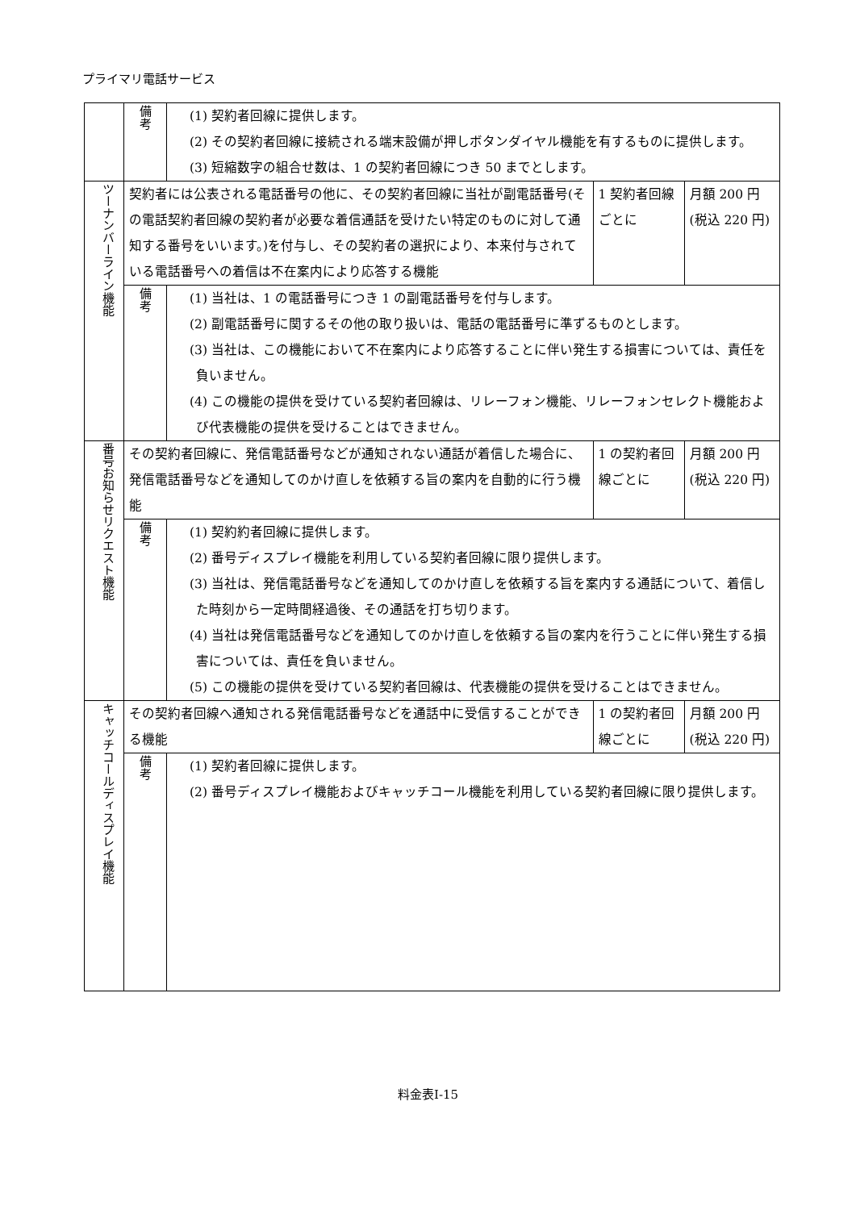プライマリ電話サービス
| | 備 考 | (1) 契約者回線に提供します。 (2) その契約者回線に接続される端末設備が押しボタンダイヤル機能を有するものに提供します。 (3) 短縮数字の組合せ数は、1 の契約者回線につき 50 までとします。 | | |
| ツーナンバーライン機能 | 契約者には公表される電話番号の他に、その契約者回線に当社が副電話番号(その電話契約者回線の契約者が必要な着信通話を受けたい特定のものに対して通知する番号をいいます。)を付与し、その契約者の選択により、本来付与されている電話番号への着信は不在案内により応答する機能 | | 1 契約者回線ごとに | 月額 200 円(税込 220 円) |
| | 備 考 | (1) 当社は、1 の電話番号につき 1 の副電話番号を付与します。 (2) 副電話番号に関するその他の取り扱いは、電話の電話番号に準ずるものとします。 (3) 当社は、この機能において不在案内により応答することに伴い発生する損害については、責任を負いません。 (4) この機能の提供を受けている契約者回線は、リレーフォン機能、リレーフォンセレクト機能および代表機能の提供を受けることはできません。 | | |
| 番号お知らせリクエスト機能 | その契約者回線に、発信電話番号などが通知されない通話が着信した場合に、発信電話番号などを通知してのかけ直しを依頼する旨の案内を自動的に行う機能 | | 1 の契約者回線ごとに | 月額 200 円(税込 220 円) |
| | 備 考 | (1) 契約約者回線に提供します。 (2) 番号ディスプレイ機能を利用している契約者回線に限り提供します。 (3) 当社は、発信電話番号などを通知してのかけ直しを依頼する旨を案内する通話について、着信した時刻から一定時間経過後、その通話を打ち切ります。 (4) 当社は発信電話番号などを通知してのかけ直しを依頼する旨の案内を行うことに伴い発生する損害については、責任を負いません。 (5) この機能の提供を受けている契約者回線は、代表機能の提供を受けることはできません。 | | |
| キャッチコールディスプレイ機能 | その契約者回線へ通知される発信電話番号などを通話中に受信することができる機能 | | 1 の契約者回線ごとに | 月額 200 円(税込 220 円) |
| | 備 考 | (1) 契約者回線に提供します。 (2) 番号ディスプレイ機能およびキャッチコール機能を利用している契約者回線に限り提供します。 | | |
料金表Ⅰ-15